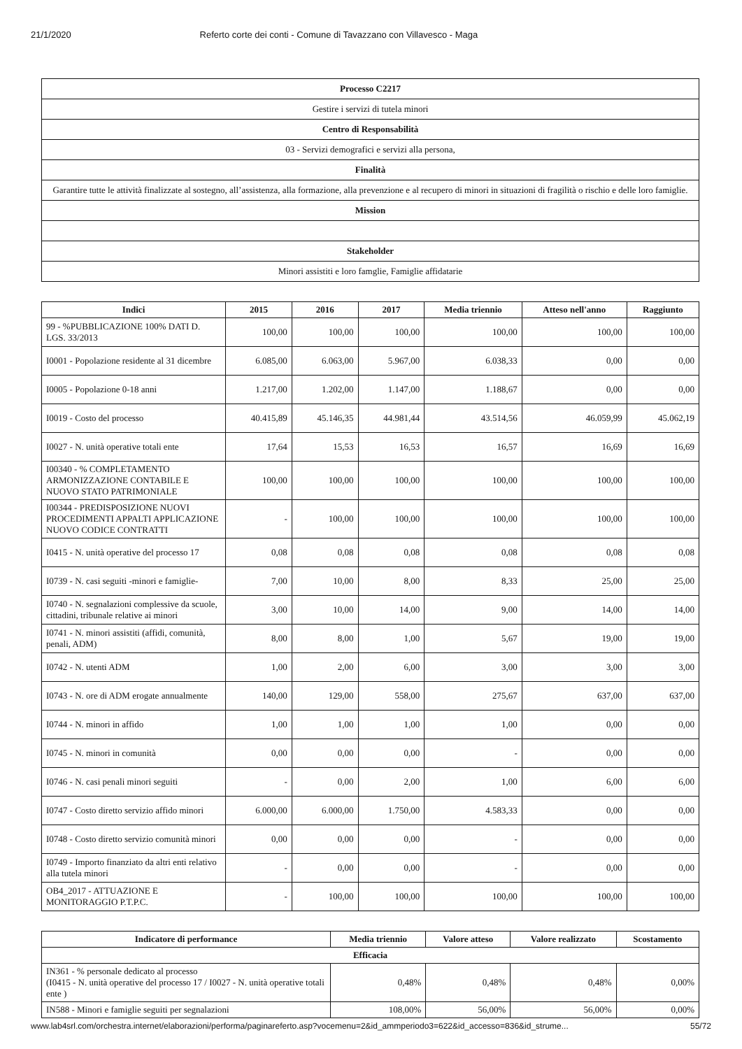21/1/2020 Referto corte dei conti - Comune di Tavazzano con Villavesco - Maga
| Processo C2217 |
| Gestire i servizi di tutela minori |
| Centro di Responsabilità |
| 03 - Servizi demografici e servizi alla persona, |
| Finalità |
| Garantire tutte le attività finalizzate al sostegno, all’assistenza, alla formazione, alla prevenzione e al recupero di minori in situazioni di fragilità o rischio e delle loro famiglie. |
| Mission |
| Stakeholder |
| Minori assistiti e loro famglie, Famiglie affidatarie |
| Indici | 2015 | 2016 | 2017 | Media triennio | Atteso nell'anno | Raggiunto |
| --- | --- | --- | --- | --- | --- | --- |
| 99 - %PUBBLICAZIONE 100% DATI D. LGS. 33/2013 | 100,00 | 100,00 | 100,00 | 100,00 | 100,00 | 100,00 |
| I0001 - Popolazione residente al 31 dicembre | 6.085,00 | 6.063,00 | 5.967,00 | 6.038,33 | 0,00 | 0,00 |
| I0005 - Popolazione 0-18 anni | 1.217,00 | 1.202,00 | 1.147,00 | 1.188,67 | 0,00 | 0,00 |
| I0019 - Costo del processo | 40.415,89 | 45.146,35 | 44.981,44 | 43.514,56 | 46.059,99 | 45.062,19 |
| I0027 - N. unità operative totali ente | 17,64 | 15,53 | 16,53 | 16,57 | 16,69 | 16,69 |
| I00340 - % COMPLETAMENTO ARMONIZZAZIONE CONTABILE E NUOVO STATO PATRIMONIALE | 100,00 | 100,00 | 100,00 | 100,00 | 100,00 | 100,00 |
| I00344 - PREDISPOSIZIONE NUOVI PROCEDIMENTI APPALTI APPLICAZIONE NUOVO CODICE CONTRATTI | - | 100,00 | 100,00 | 100,00 | 100,00 | 100,00 |
| I0415 - N. unità operative del processo 17 | 0,08 | 0,08 | 0,08 | 0,08 | 0,08 | 0,08 |
| I0739 - N. casi seguiti -minori e famiglie- | 7,00 | 10,00 | 8,00 | 8,33 | 25,00 | 25,00 |
| I0740 - N. segnalazioni complessive da scuole, cittadini, tribunale relative ai minori | 3,00 | 10,00 | 14,00 | 9,00 | 14,00 | 14,00 |
| I0741 - N. minori assistiti (affidi, comunità, penali, ADM) | 8,00 | 8,00 | 1,00 | 5,67 | 19,00 | 19,00 |
| I0742 - N. utenti ADM | 1,00 | 2,00 | 6,00 | 3,00 | 3,00 | 3,00 |
| I0743 - N. ore di ADM erogate annualmente | 140,00 | 129,00 | 558,00 | 275,67 | 637,00 | 637,00 |
| I0744 - N. minori in affido | 1,00 | 1,00 | 1,00 | 1,00 | 0,00 | 0,00 |
| I0745 - N. minori in comunità | 0,00 | 0,00 | 0,00 | - | 0,00 | 0,00 |
| I0746 - N. casi penali minori seguiti | - | 0,00 | 2,00 | 1,00 | 6,00 | 6,00 |
| I0747 - Costo diretto servizio affido minori | 6.000,00 | 6.000,00 | 1.750,00 | 4.583,33 | 0,00 | 0,00 |
| I0748 - Costo diretto servizio comunità minori | 0,00 | 0,00 | 0,00 | - | 0,00 | 0,00 |
| I0749 - Importo finanziato da altri enti relativo alla tutela minori | - | 0,00 | 0,00 | - | 0,00 | 0,00 |
| OB4_2017 - ATTUAZIONE E MONITORAGGIO P.T.P.C. | - | 100,00 | 100,00 | 100,00 | 100,00 | 100,00 |
| Indicatore di performance | Media triennio | Valore atteso | Valore realizzato | Scostamento |
| --- | --- | --- | --- | --- |
| Efficacia | | | | |
| IN361 - % personale dedicato al processo (I0415 - N. unità operative del processo 17 / I0027 - N. unità operative totali ente ) | 0,48% | 0,48% | 0,48% | 0,00% |
| IN588 - Minori e famiglie seguiti per segnalazioni | 108,00% | 56,00% | 56,00% | 0,00% |
www.lab4srl.com/orchestra.internet/elaborazioni/performa/paginareferto.asp?vocemenu=2&id_ammperiodo3=622&id_accesso=836&id_strume... 55/72